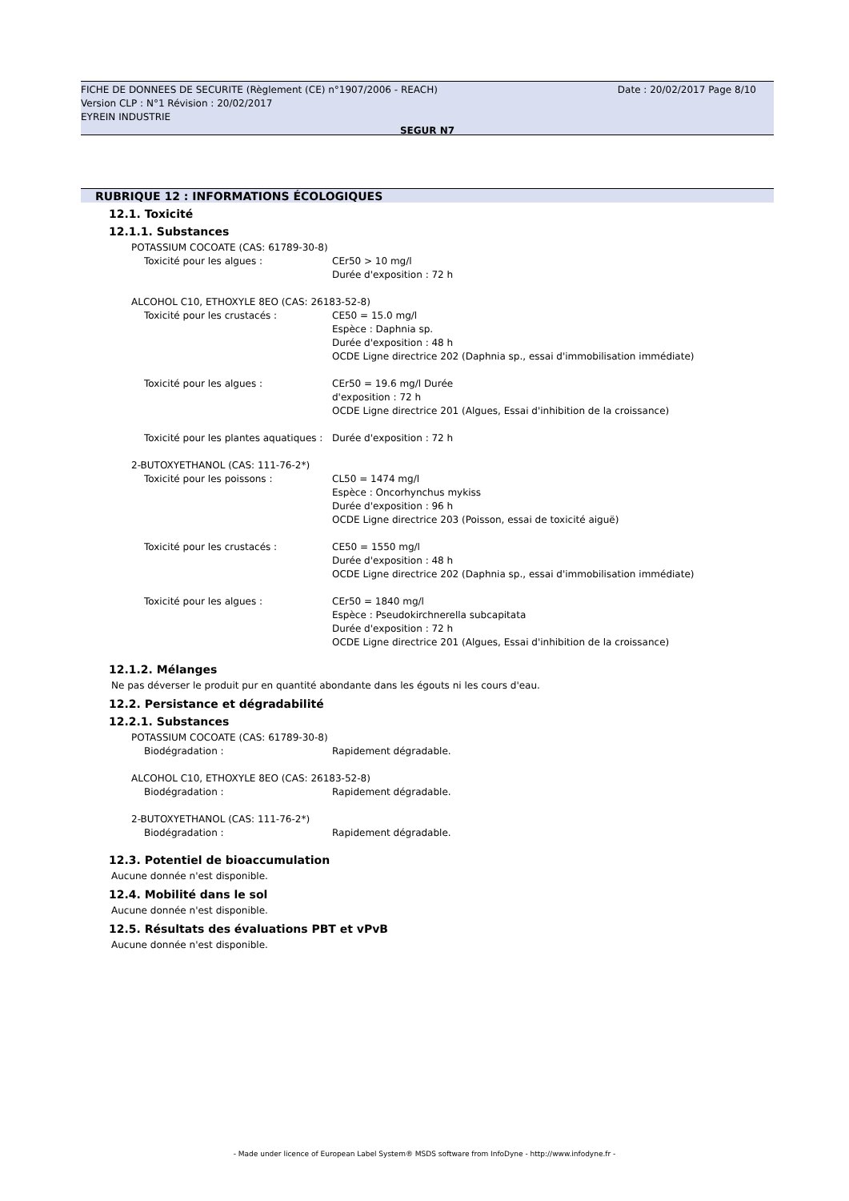Date : 20/02/2017 Page 8/10 FICHE DE DONNEES DE SECURITE (Règlement (CE) n°1907/2006 - REACH)
Version CLP : N°1 Révision : 20/02/2017
EYREIN INDUSTRIE
SEGUR N7
RUBRIQUE 12 : INFORMATIONS ÉCOLOGIQUES
12.1. Toxicité
12.1.1. Substances
POTASSIUM COCOATE (CAS: 61789-30-8)
Toxicité pour les algues : CEr50 > 10 mg/l
Durée d'exposition : 72 h
ALCOHOL C10, ETHOXYLE 8EO (CAS: 26183-52-8)
Toxicité pour les crustacés : CE50 = 15.0 mg/l
Espèce : Daphnia sp.
Durée d'exposition : 48 h
OCDE Ligne directrice 202 (Daphnia sp., essai d'immobilisation immédiate)
Toxicité pour les algues : CEr50 = 19.6 mg/l Durée
d'exposition : 72 h
OCDE Ligne directrice 201 (Algues, Essai d'inhibition de la croissance)
Toxicité pour les plantes aquatiques : Durée d'exposition : 72 h
2-BUTOXYETHANOL (CAS: 111-76-2*)
Toxicité pour les poissons : CL50 = 1474 mg/l
Espèce : Oncorhynchus mykiss
Durée d'exposition : 96 h
OCDE Ligne directrice 203 (Poisson, essai de toxicité aiguë)
Toxicité pour les crustacés : CE50 = 1550 mg/l
Durée d'exposition : 48 h
OCDE Ligne directrice 202 (Daphnia sp., essai d'immobilisation immédiate)
Toxicité pour les algues : CEr50 = 1840 mg/l
Espèce : Pseudokirchnerella subcapitata
Durée d'exposition : 72 h
OCDE Ligne directrice 201 (Algues, Essai d'inhibition de la croissance)
12.1.2. Mélanges
Ne pas déverser le produit pur en quantité abondante dans les égouts ni les cours d'eau.
12.2. Persistance et dégradabilité
12.2.1. Substances
POTASSIUM COCOATE (CAS: 61789-30-8)
Biodégradation : Rapidement dégradable.
ALCOHOL C10, ETHOXYLE 8EO (CAS: 26183-52-8)
Biodégradation : Rapidement dégradable.
2-BUTOXYETHANOL (CAS: 111-76-2*)
Biodégradation : Rapidement dégradable.
12.3. Potentiel de bioaccumulation
Aucune donnée n'est disponible.
12.4. Mobilité dans le sol
Aucune donnée n'est disponible.
12.5. Résultats des évaluations PBT et vPvB
Aucune donnée n'est disponible.
- Made under licence of European Label System® MSDS software from InfoDyne - http://www.infodyne.fr -